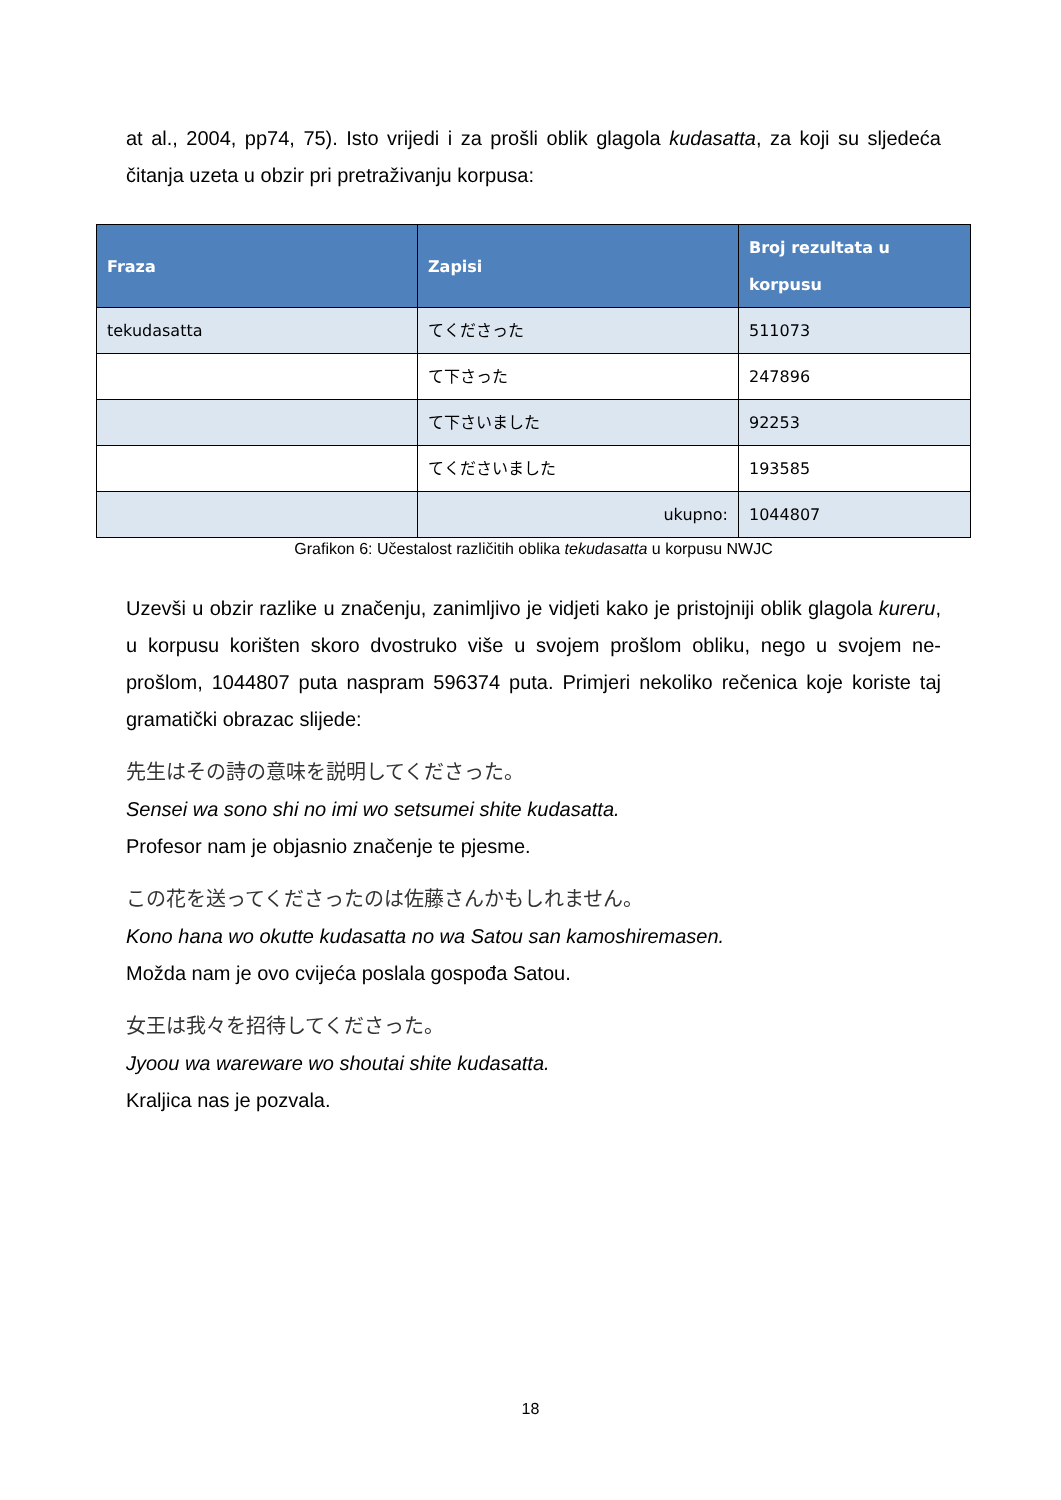at al., 2004, pp74, 75). Isto vrijedi i za prošli oblik glagola kudasatta, za koji su sljedeća čitanja uzeta u obzir pri pretraživanju korpusa:
| Fraza | Zapisi | Broj rezultata u korpusu |
| --- | --- | --- |
| tekudasatta | てくださった | 511073 |
| | て下さった | 247896 |
| | て下さいました | 92253 |
| | てくださいました | 193585 |
| | ukupno: | 1044807 |
Grafikon 6: Učestalost različitih oblika tekudasatta u korpusu NWJC
Uzevši u obzir razlike u značenju, zanimljivo je vidjeti kako je pristojniji oblik glagola kureru, u korpusu korišten skoro dvostruko više u svojem prošlom obliku, nego u svojem ne-prošlom, 1044807 puta naspram 596374 puta. Primjeri nekoliko rečenica koje koriste taj gramatički obrazac slijede:
先生はその詩の意味を説明してくださった。
Sensei wa sono shi no imi wo setsumei shite kudasatta.
Profesor nam je objasnio značenje te pjesme.
この花を送ってくださったのは佐藤さんかもしれません。
Kono hana wo okutte kudasatta no wa Satou san kamoshiremasen.
Možda nam je ovo cvijeća poslala gospođa Satou.
女王は我々を招待してくださった。
Jyoou wa wareware wo shoutai shite kudasatta.
Kraljica nas je pozvala.
18